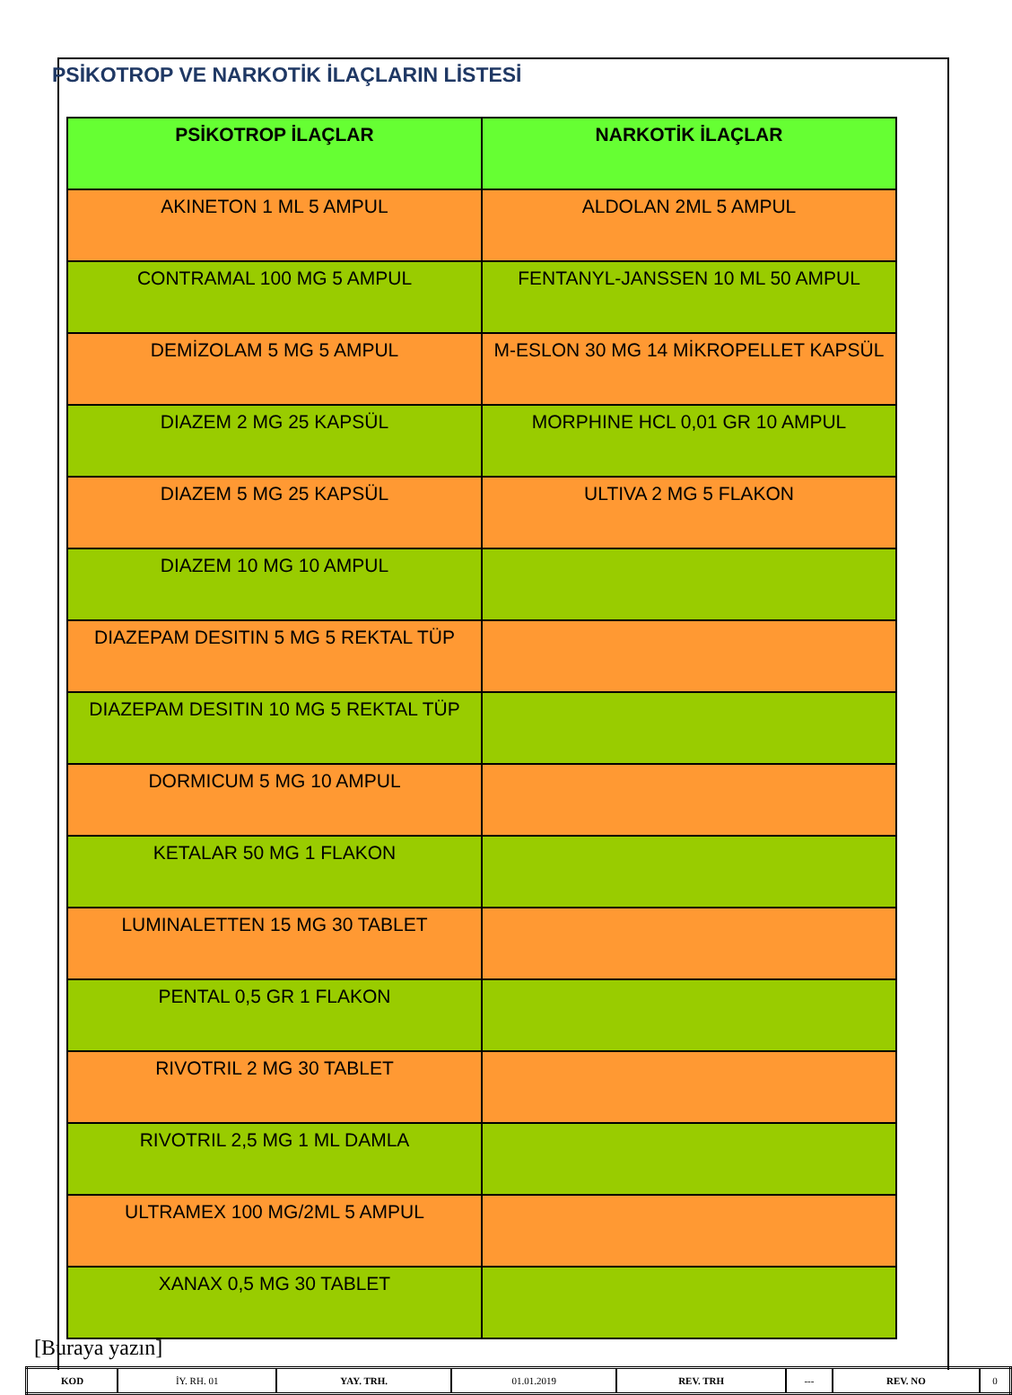PSİKOTROP VE NARKOTİK İLAÇLARIN LİSTESİ
| PSİKOTROP İLAÇLAR | NARKOTİK İLAÇLAR |
| --- | --- |
| AKINETON 1 ML 5 AMPUL | ALDOLAN 2ML 5 AMPUL |
| CONTRAMAL 100 MG 5 AMPUL | FENTANYL-JANSSEN 10 ML 50 AMPUL |
| DEMİZOLAM 5 MG 5 AMPUL | M-ESLON 30 MG 14 MİKROPELLET KAPSÜL |
| DIAZEM 2 MG 25 KAPSÜL | MORPHINE HCL 0,01 GR 10 AMPUL |
| DIAZEM 5 MG 25 KAPSÜL | ULTIVA 2 MG 5 FLAKON |
| DIAZEM 10 MG 10 AMPUL | |
| DIAZEPAM DESITIN 5 MG 5 REKTAL TÜP | |
| DIAZEPAM DESITIN 10 MG 5 REKTAL TÜP | |
| DORMICUM 5 MG 10 AMPUL | |
| KETALAR 50 MG 1 FLAKON | |
| LUMINALETTEN 15 MG 30 TABLET | |
| PENTAL 0,5 GR 1 FLAKON | |
| RIVOTRIL 2 MG 30 TABLET | |
| RIVOTRIL 2,5 MG 1 ML DAMLA | |
| ULTRAMEX 100 MG/2ML 5 AMPUL | |
| XANAX 0,5 MG 30 TABLET | |
[Buraya yazın]
| KOD | İY. RH. 01 | YAY. TRH. | 01.01.2019 | REV. TRH | --- | REV. NO | 0 |